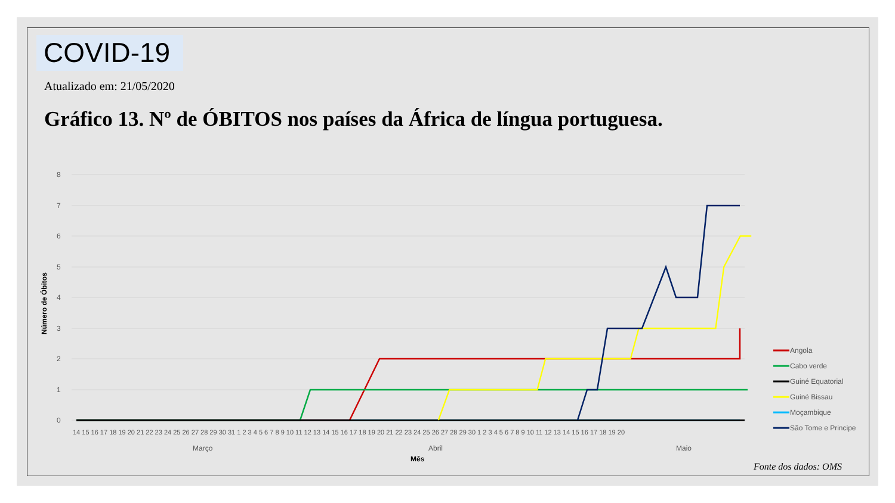COVID-19
Atualizado em: 21/05/2020
Gráfico 13. Nº de ÓBITOS nos países da África de língua portuguesa.
8
7
6
5
4
3
2
1
0
Número de Óbitos
14 15 16 17 18 19 20 21 22 23 24 25 26 27 28 29 30 31 1 2 3 4 5 6 7 8 9 10 11 12 13 14 15 16 17 18 19 20 21 22 23 24 25 26 27 28 29 30 1 2 3 4 5 6 7 8 9 10 11 12 13 14 15 16 17 18 19 20
Março
Abril
Maio
Mês
Angola
Cabo verde
Guiné Equatorial
Guiné Bissau
Moçambique
São Tome e Principe
Fonte dos dados: OMS